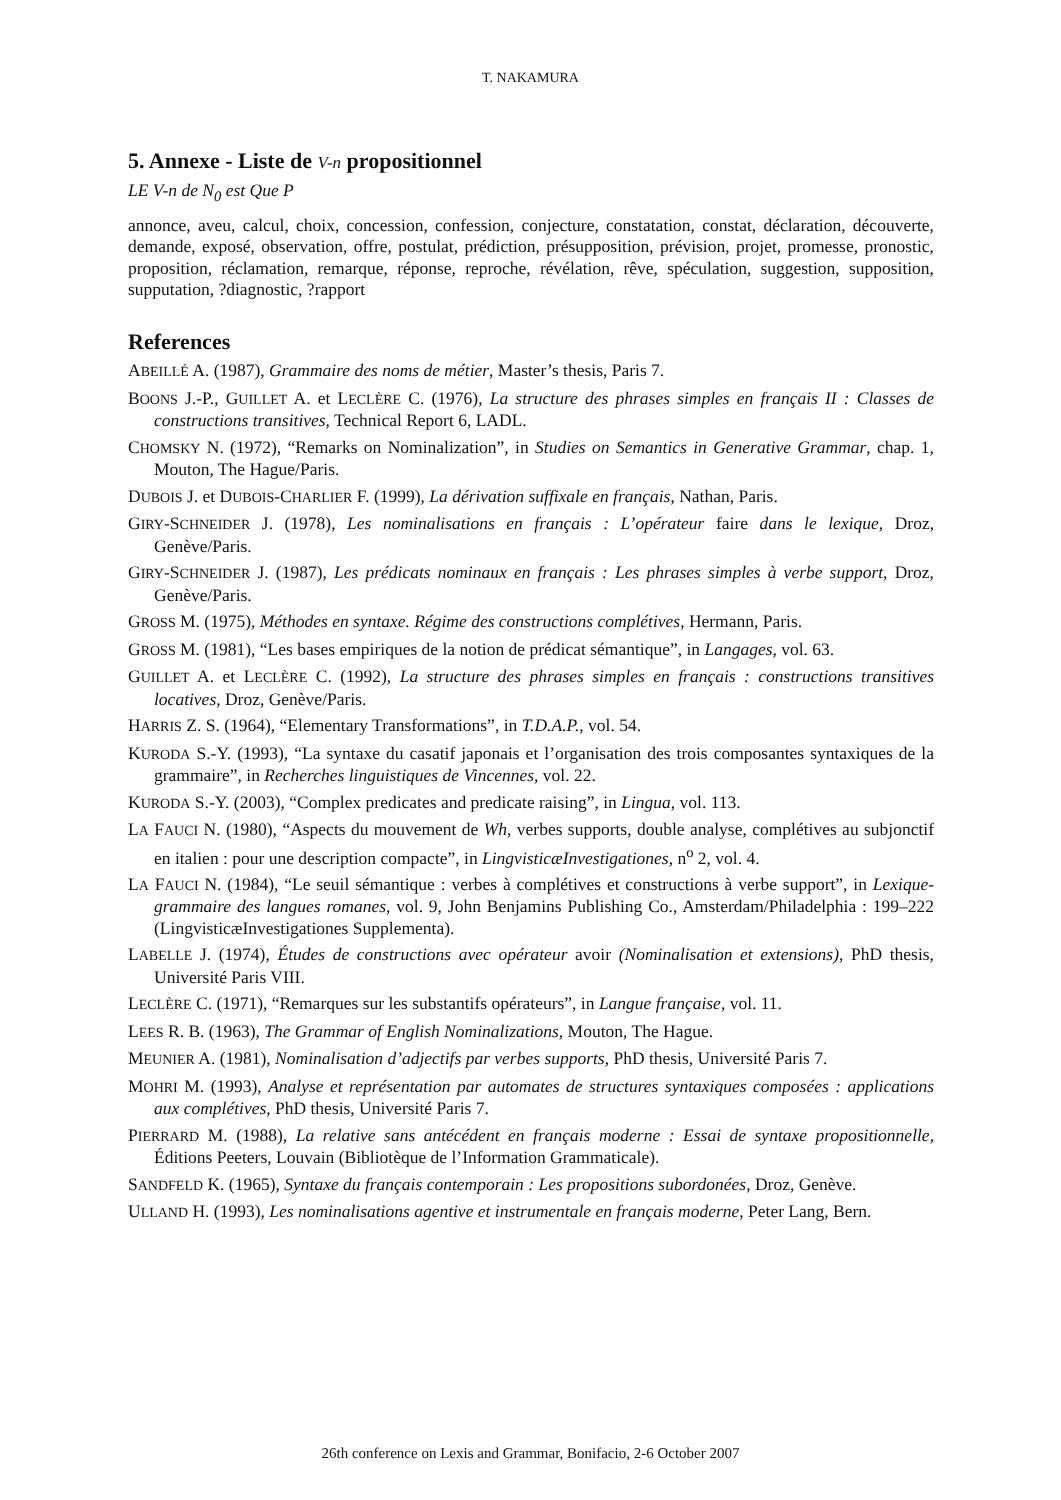T. NAKAMURA
5. Annexe - Liste de V-n propositionnel
LE V-n de N<sub>0</sub> est Que P
annonce, aveu, calcul, choix, concession, confession, conjecture, constatation, constat, déclaration, découverte, demande, exposé, observation, offre, postulat, prédiction, présupposition, prévision, projet, promesse, pronostic, proposition, réclamation, remarque, réponse, reproche, révélation, rêve, spéculation, suggestion, supposition, supputation, ?diagnostic, ?rapport
References
ABEILLÉ A. (1987), Grammaire des noms de métier, Master’s thesis, Paris 7.
BOONS J.-P., GUILLET A. et LECLÈRE C. (1976), La structure des phrases simples en français II : Classes de constructions transitives, Technical Report 6, LADL.
CHOMSKY N. (1972), “Remarks on Nominalization”, in Studies on Semantics in Generative Grammar, chap. 1, Mouton, The Hague/Paris.
DUBOIS J. et DUBOIS-CHARLIER F. (1999), La dérivation suffixale en français, Nathan, Paris.
GIRY-SCHNEIDER J. (1978), Les nominalisations en français : L’opérateur faire dans le lexique, Droz, Genève/Paris.
GIRY-SCHNEIDER J. (1987), Les prédicats nominaux en français : Les phrases simples à verbe support, Droz, Genève/Paris.
GROSS M. (1975), Méthodes en syntaxe. Régime des constructions complétives, Hermann, Paris.
GROSS M. (1981), “Les bases empiriques de la notion de prédicat sémantique”, in Langages, vol. 63.
GUILLET A. et LECLÈRE C. (1992), La structure des phrases simples en français : constructions transitives locatives, Droz, Genève/Paris.
HARRIS Z. S. (1964), “Elementary Transformations”, in T.D.A.P., vol. 54.
KURODA S.-Y. (1993), “La syntaxe du casatif japonais et l’organisation des trois composantes syntaxiques de la grammaire”, in Recherches linguistiques de Vincennes, vol. 22.
KURODA S.-Y. (2003), “Complex predicates and predicate raising”, in Lingua, vol. 113.
LA FAUCI N. (1980), “Aspects du mouvement de Wh, verbes supports, double analyse, complétives au subjonctif en italien : pour une description compacte”, in LingvisticæInvestigationes, n<sup>o</sup> 2, vol. 4.
LA FAUCI N. (1984), “Le seuil sémantique : verbes à complétives et constructions à verbe support”, in Lexique-grammaire des langues romanes, vol. 9, John Benjamins Publishing Co., Amsterdam/Philadelphia : 199–222 (LingvisticæInvestigationes Supplementa).
LABELLE J. (1974), Études de constructions avec opérateur avoir (Nominalisation et extensions), PhD thesis, Université Paris VIII.
LECLÈRE C. (1971), “Remarques sur les substantifs opérateurs”, in Langue française, vol. 11.
LEES R. B. (1963), The Grammar of English Nominalizations, Mouton, The Hague.
MEUNIER A. (1981), Nominalisation d’adjectifs par verbes supports, PhD thesis, Université Paris 7.
MOHRI M. (1993), Analyse et représentation par automates de structures syntaxiques composées : applications aux complétives, PhD thesis, Université Paris 7.
PIERRARD M. (1988), La relative sans antécédent en français moderne : Essai de syntaxe propositionnelle, Éditions Peeters, Louvain (Bibliotèque de l’Information Grammaticale).
SANDFELD K. (1965), Syntaxe du français contemporain : Les propositions subordonées, Droz, Genève.
ULLAND H. (1993), Les nominalisations agentive et instrumentale en français moderne, Peter Lang, Bern.
26th conference on Lexis and Grammar, Bonifacio, 2-6 October 2007